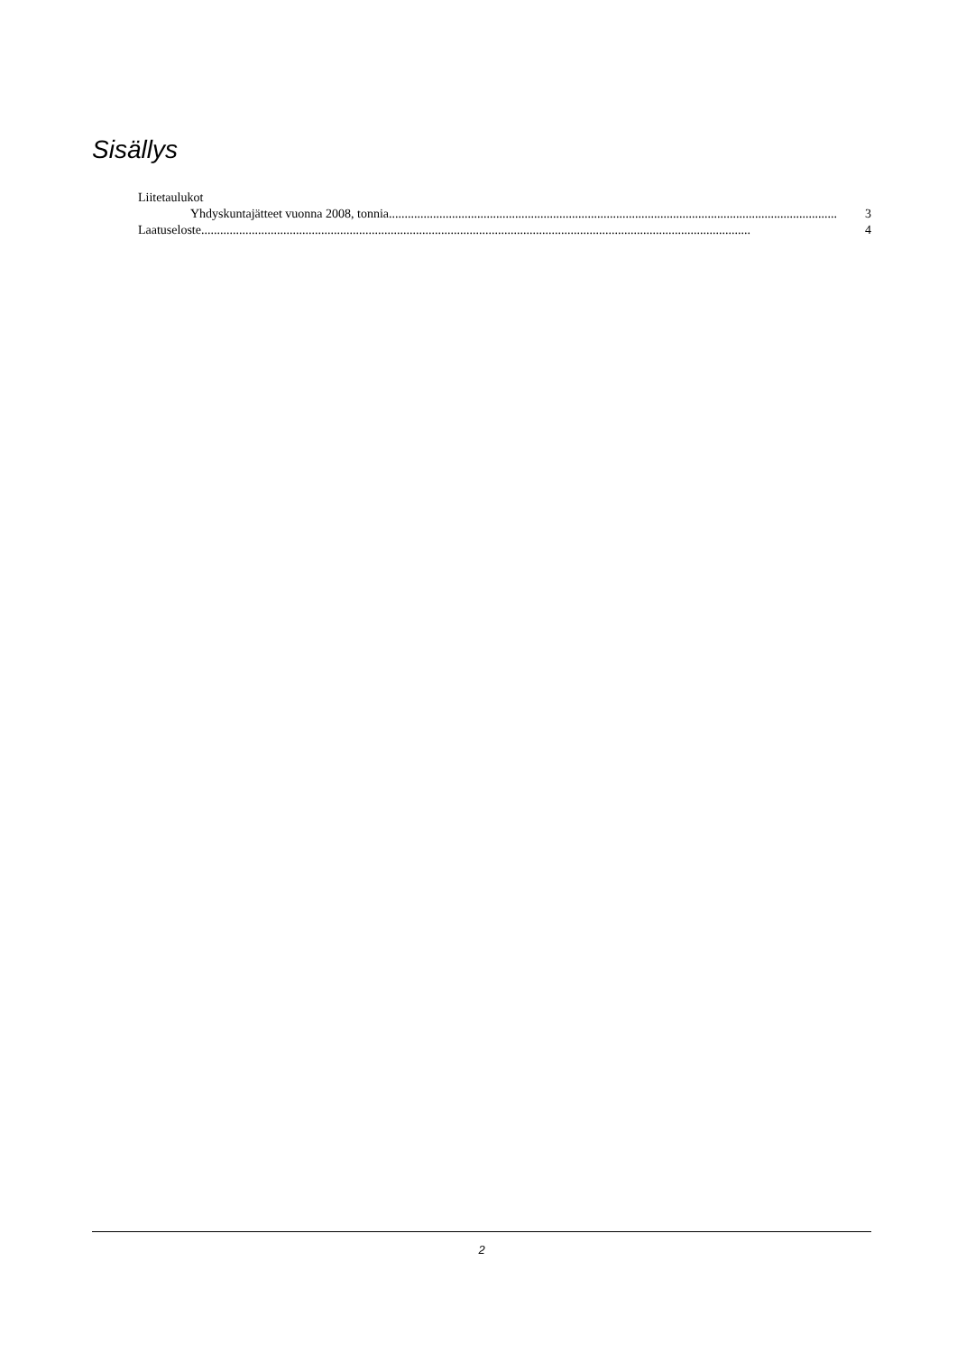Sisällys
Liitetaulukot
Yhdyskuntajätteet vuonna 2008, tonnia .............................................................................................................................................. 3
Laatuseloste.............................................................................................................................................................................. 4
2